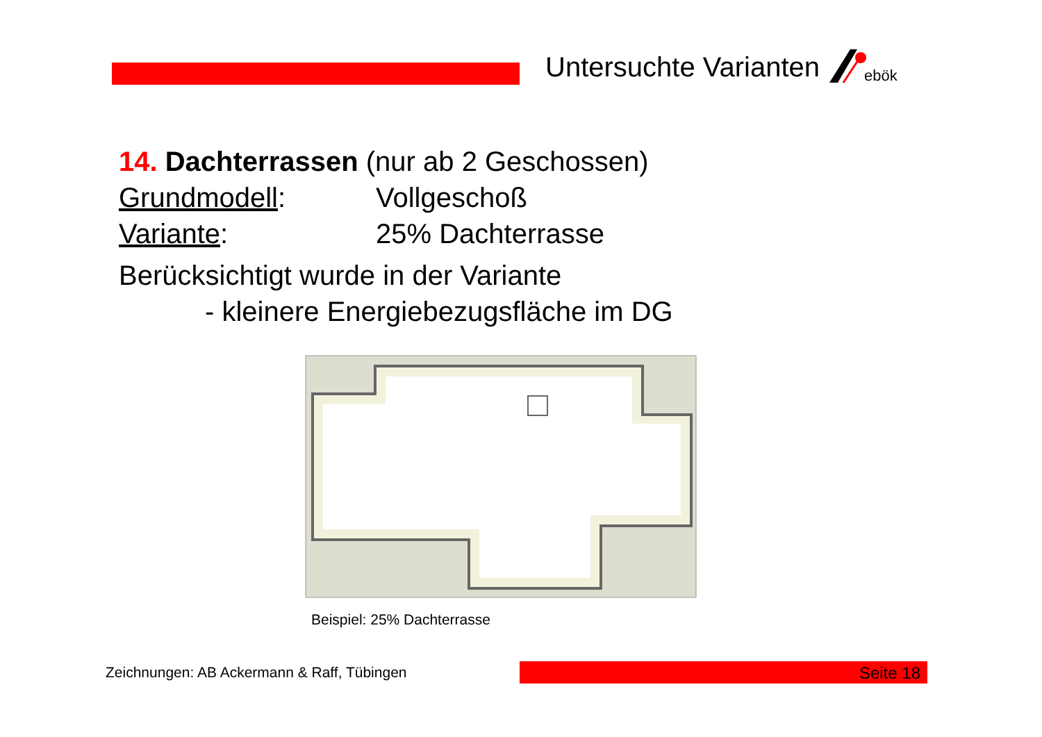Untersuchte Varianten
ebök
14. Dachterrassen (nur ab 2 Geschossen)
Grundmodell: Vollgeschoß
Variante: 25% Dachterrasse
Berücksichtigt wurde in der Variante
- kleinere Energiebezugsfläche im DG
Beispiel: 25% Dachterrasse
Zeichnungen: AB Ackermann & Raff, Tübingen
Seite 18